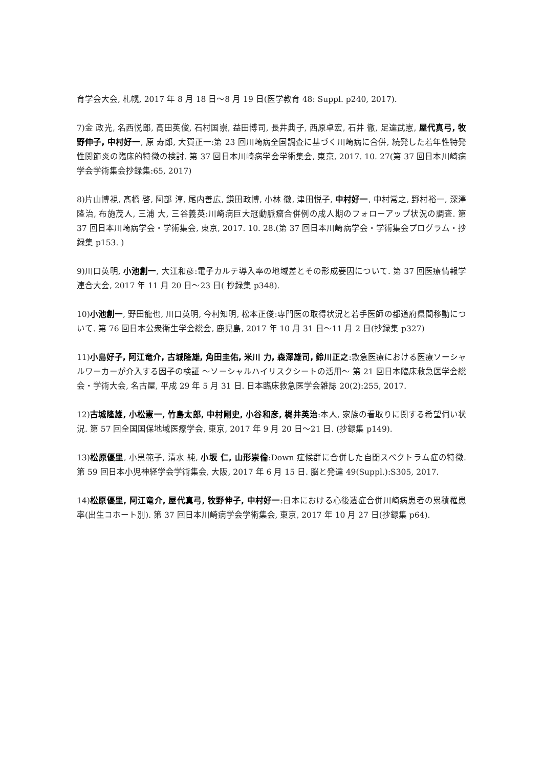育学会大会, 札幌, 2017 年 8 月 18 日〜8 月 19 日(医学教育 48: Suppl. p240, 2017).
7)金 政光, 名西悦郎, 高田英俊, 石村国崇, 益田博司, 長井典子, 西原卓宏, 石井 徹, 足達武憲, 屋代真弓, 牧野伸子, 中村好一, 原 寿郎, 大賀正一:第 23 回川崎病全国調査に基づく川崎病に合併, 続発した若年性特発性関節炎の臨床的特徴の検討. 第 37 回日本川崎病学会学術集会, 東京, 2017. 10. 27(第 37 回日本川崎病学会学術集会抄録集:65, 2017)
8)片山博視, 髙橋 啓, 阿部 淳, 尾内善広, 鎌田政博, 小林 徹, 津田悦子, 中村好一, 中村常之, 野村裕一, 深澤隆治, 布施茂人, 三浦 大, 三谷義英:川崎病巨大冠動脈瘤合併例の成人期のフォローアップ状況の調査. 第 37 回日本川崎病学会・学術集会, 東京, 2017. 10. 28.(第 37 回日本川崎病学会・学術集会プログラム・抄録集 p153. )
9)川口英明, 小池創一, 大江和彦:電子カルテ導入率の地域差とその形成要因について. 第 37 回医療情報学連合大会, 2017 年 11 月 20 日〜23 日( 抄録集 p348).
10)小池創一, 野田龍也, 川口英明, 今村知明, 松本正俊:専門医の取得状況と若手医師の都道府県間移動について. 第 76 回日本公衆衛生学会総会, 鹿児島, 2017 年 10 月 31 日〜11 月 2 日(抄録集 p327)
11)小島好子, 阿江竜介, 古城隆雄, 角田圭佑, 米川 力, 森澤雄司, 鈴川正之:救急医療における医療ソーシャルワーカーが介入する因子の検証 〜ソーシャルハイリスクシートの活用〜 第 21 回日本臨床救急医学会総会・学術大会, 名古屋, 平成 29 年 5 月 31 日. 日本臨床救急医学会雑誌 20(2):255, 2017.
12)古城隆雄, 小松憲一, 竹島太郎, 中村剛史, 小谷和彦, 梶井英治:本人, 家族の看取りに関する希望伺い状況. 第 57 回全国国保地域医療学会, 東京, 2017 年 9 月 20 日〜21 日. (抄録集 p149).
13)松原優里, 小黒範子, 清水 純, 小坂 仁, 山形崇倫:Down 症候群に合併した自閉スペクトラム症の特徴. 第 59 回日本小児神経学会学術集会, 大阪, 2017 年 6 月 15 日. 脳と発達 49(Suppl.):S305, 2017.
14)松原優里, 阿江竜介, 屋代真弓, 牧野伸子, 中村好一:日本における心後遺症合併川崎病患者の累積罹患率(出生コホート別). 第 37 回日本川崎病学会学術集会, 東京, 2017 年 10 月 27 日(抄録集 p64).